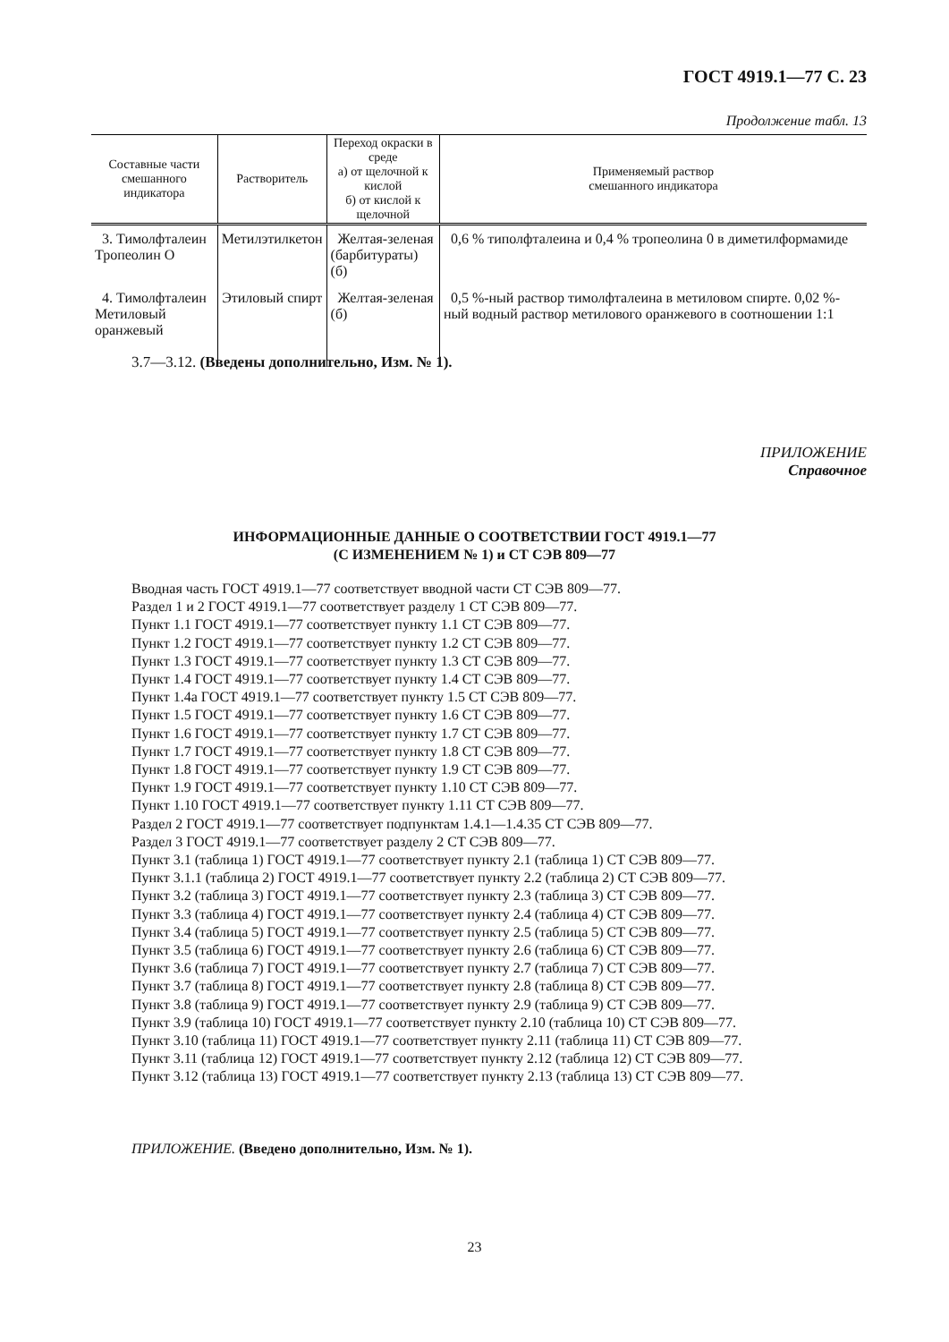ГОСТ 4919.1—77 С. 23
Продолжение табл. 13
| Составные части смешанного индикатора | Растворитель | Переход окраски в среде а) от щелочной к кислой б) от кислой к щелочной | Применяемый раствор смешанного индикатора |
| --- | --- | --- | --- |
| 3. Тимолфталеин Тропеолин О | Метилэтилкетон | Желтая-зеленая (барбитураты) (б) | 0,6 % типолфталеина и 0,4 % тропеолина 0 в диметилформамиде |
| 4. Тимолфталеин Метиловый оранжевый | Этиловый спирт | Желтая-зеленая (б) | 0,5 %-ный раствор тимолфталеина в метиловом спирте. 0,02 %-ный водный раствор метилового оранжевого в соотношении 1:1 |
3.7—3.12. (Введены дополнительно, Изм. № 1).
ПРИЛОЖЕНИЕ
Справочное
ИНФОРМАЦИОННЫЕ ДАННЫЕ О СООТВЕТСТВИИ ГОСТ 4919.1—77
(С ИЗМЕНЕНИЕМ № 1) и СТ СЭВ 809—77
Вводная часть ГОСТ 4919.1—77 соответствует вводной части СТ СЭВ 809—77.
Раздел 1 и 2 ГОСТ 4919.1—77 соответствует разделу 1 СТ СЭВ 809—77.
Пункт 1.1 ГОСТ 4919.1—77 соответствует пункту 1.1 СТ СЭВ 809—77.
Пункт 1.2 ГОСТ 4919.1—77 соответствует пункту 1.2 СТ СЭВ 809—77.
Пункт 1.3 ГОСТ 4919.1—77 соответствует пункту 1.3 СТ СЭВ 809—77.
Пункт 1.4 ГОСТ 4919.1—77 соответствует пункту 1.4 СТ СЭВ 809—77.
Пункт 1.4а ГОСТ 4919.1—77 соответствует пункту 1.5 СТ СЭВ 809—77.
Пункт 1.5 ГОСТ 4919.1—77 соответствует пункту 1.6 СТ СЭВ 809—77.
Пункт 1.6 ГОСТ 4919.1—77 соответствует пункту 1.7 СТ СЭВ 809—77.
Пункт 1.7 ГОСТ 4919.1—77 соответствует пункту 1.8 СТ СЭВ 809—77.
Пункт 1.8 ГОСТ 4919.1—77 соответствует пункту 1.9 СТ СЭВ 809—77.
Пункт 1.9 ГОСТ 4919.1—77 соответствует пункту 1.10 СТ СЭВ 809—77.
Пункт 1.10 ГОСТ 4919.1—77 соответствует пункту 1.11 СТ СЭВ 809—77.
Раздел 2 ГОСТ 4919.1—77 соответствует подпунктам 1.4.1—1.4.35 СТ СЭВ 809—77.
Раздел 3 ГОСТ 4919.1—77 соответствует разделу 2 СТ СЭВ 809—77.
Пункт 3.1 (таблица 1) ГОСТ 4919.1—77 соответствует пункту 2.1 (таблица 1) СТ СЭВ 809—77.
Пункт 3.1.1 (таблица 2) ГОСТ 4919.1—77 соответствует пункту 2.2 (таблица 2) СТ СЭВ 809—77.
Пункт 3.2 (таблица 3) ГОСТ 4919.1—77 соответствует пункту 2.3 (таблица 3) СТ СЭВ 809—77.
Пункт 3.3 (таблица 4) ГОСТ 4919.1—77 соответствует пункту 2.4 (таблица 4) СТ СЭВ 809—77.
Пункт 3.4 (таблица 5) ГОСТ 4919.1—77 соответствует пункту 2.5 (таблица 5) СТ СЭВ 809—77.
Пункт 3.5 (таблица 6) ГОСТ 4919.1—77 соответствует пункту 2.6 (таблица 6) СТ СЭВ 809—77.
Пункт 3.6 (таблица 7) ГОСТ 4919.1—77 соответствует пункту 2.7 (таблица 7) СТ СЭВ 809—77.
Пункт 3.7 (таблица 8) ГОСТ 4919.1—77 соответствует пункту 2.8 (таблица 8) СТ СЭВ 809—77.
Пункт 3.8 (таблица 9) ГОСТ 4919.1—77 соответствует пункту 2.9 (таблица 9) СТ СЭВ 809—77.
Пункт 3.9 (таблица 10) ГОСТ 4919.1—77 соответствует пункту 2.10 (таблица 10) СТ СЭВ 809—77.
Пункт 3.10 (таблица 11) ГОСТ 4919.1—77 соответствует пункту 2.11 (таблица 11) СТ СЭВ 809—77.
Пункт 3.11 (таблица 12) ГОСТ 4919.1—77 соответствует пункту 2.12 (таблица 12) СТ СЭВ 809—77.
Пункт 3.12 (таблица 13) ГОСТ 4919.1—77 соответствует пункту 2.13 (таблица 13) СТ СЭВ 809—77.
ПРИЛОЖЕНИЕ. (Введено дополнительно, Изм. № 1).
23